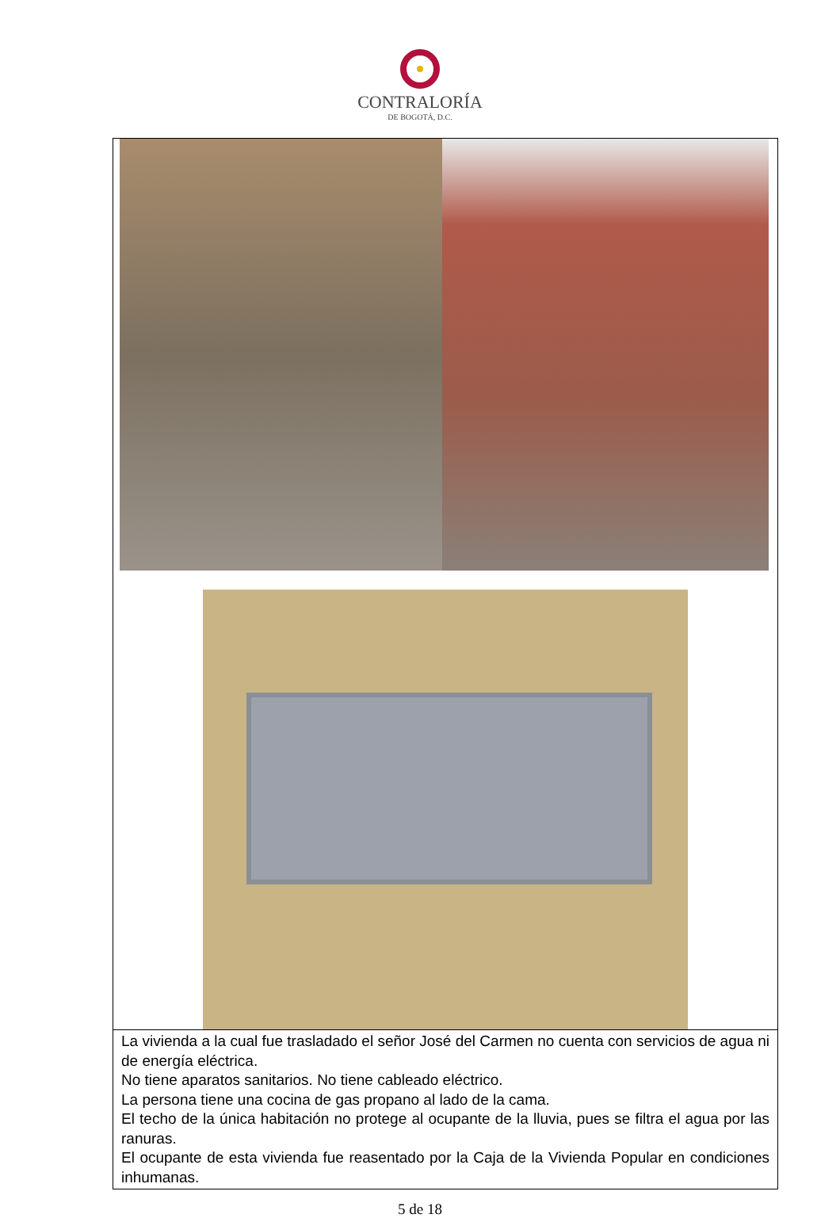CONTRALORÍA
DE BOGOTÁ, D.C.
La vivienda a la cual fue trasladado el señor José del Carmen no cuenta con servicios de agua ni de energía eléctrica.
No tiene aparatos sanitarios. No tiene cableado eléctrico.
La persona tiene una cocina de gas propano al lado de la cama.
El techo de la única habitación no protege al ocupante de la lluvia, pues se filtra el agua por las ranuras.
El ocupante de esta vivienda fue reasentado por la Caja de la Vivienda Popular en condiciones inhumanas.
5 de 18